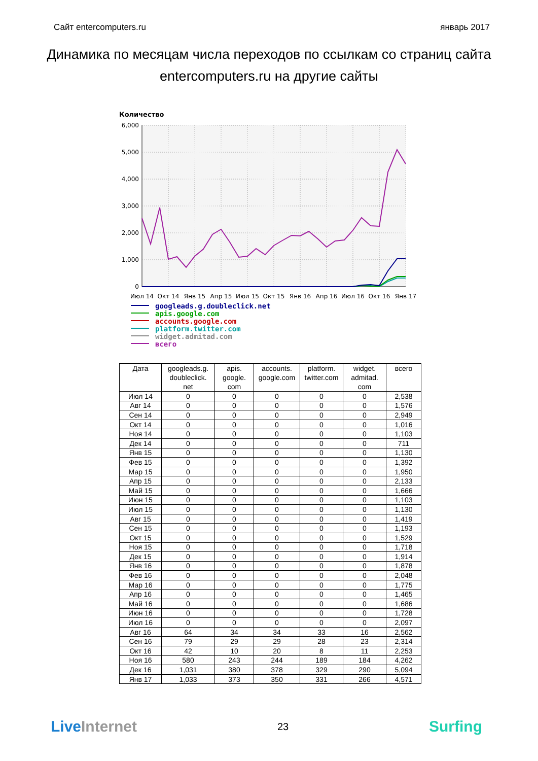Сайт entercomputers.ru январь 2017
Динамика по месяцам числа переходов по ссылкам со страниц сайта entercomputers.ru на другие сайты
Количество
6,000
5,000
4,000
3,000
2,000
1,000
0
Июл 14
Окт 14
Янв 15
Апр 15
Июл 15
Окт 15
Янв 16
Апр 16
Июл 16
Окт 16
Янв 17
googleads.g.doubleclick.net
apis.google.com
accounts.google.com
platform.twitter.com
widget.admitad.com
всего
| Дата | googleads.g. doubleclick. net | apis. google. com | accounts. google.com | platform. twitter.com | widget. admitad. com | всего |
| --- | --- | --- | --- | --- | --- | --- |
| Июл 14 | 0 | 0 | 0 | 0 | 0 | 2,538 |
| Авг 14 | 0 | 0 | 0 | 0 | 0 | 1,576 |
| Сен 14 | 0 | 0 | 0 | 0 | 0 | 2,949 |
| Окт 14 | 0 | 0 | 0 | 0 | 0 | 1,016 |
| Ноя 14 | 0 | 0 | 0 | 0 | 0 | 1,103 |
| Дек 14 | 0 | 0 | 0 | 0 | 0 | 711 |
| Янв 15 | 0 | 0 | 0 | 0 | 0 | 1,130 |
| Фев 15 | 0 | 0 | 0 | 0 | 0 | 1,392 |
| Мар 15 | 0 | 0 | 0 | 0 | 0 | 1,950 |
| Апр 15 | 0 | 0 | 0 | 0 | 0 | 2,133 |
| Май 15 | 0 | 0 | 0 | 0 | 0 | 1,666 |
| Июн 15 | 0 | 0 | 0 | 0 | 0 | 1,103 |
| Июл 15 | 0 | 0 | 0 | 0 | 0 | 1,130 |
| Авг 15 | 0 | 0 | 0 | 0 | 0 | 1,419 |
| Сен 15 | 0 | 0 | 0 | 0 | 0 | 1,193 |
| Окт 15 | 0 | 0 | 0 | 0 | 0 | 1,529 |
| Ноя 15 | 0 | 0 | 0 | 0 | 0 | 1,718 |
| Дек 15 | 0 | 0 | 0 | 0 | 0 | 1,914 |
| Янв 16 | 0 | 0 | 0 | 0 | 0 | 1,878 |
| Фев 16 | 0 | 0 | 0 | 0 | 0 | 2,048 |
| Мар 16 | 0 | 0 | 0 | 0 | 0 | 1,775 |
| Апр 16 | 0 | 0 | 0 | 0 | 0 | 1,465 |
| Май 16 | 0 | 0 | 0 | 0 | 0 | 1,686 |
| Июн 16 | 0 | 0 | 0 | 0 | 0 | 1,728 |
| Июл 16 | 0 | 0 | 0 | 0 | 0 | 2,097 |
| Авг 16 | 64 | 34 | 34 | 33 | 16 | 2,562 |
| Сен 16 | 79 | 29 | 29 | 28 | 23 | 2,314 |
| Окт 16 | 42 | 10 | 20 | 8 | 11 | 2,253 |
| Ноя 16 | 580 | 243 | 244 | 189 | 184 | 4,262 |
| Дек 16 | 1,031 | 380 | 378 | 329 | 290 | 5,094 |
| Янв 17 | 1,033 | 373 | 350 | 331 | 266 | 4,571 |
Live Internet 23 Surfing